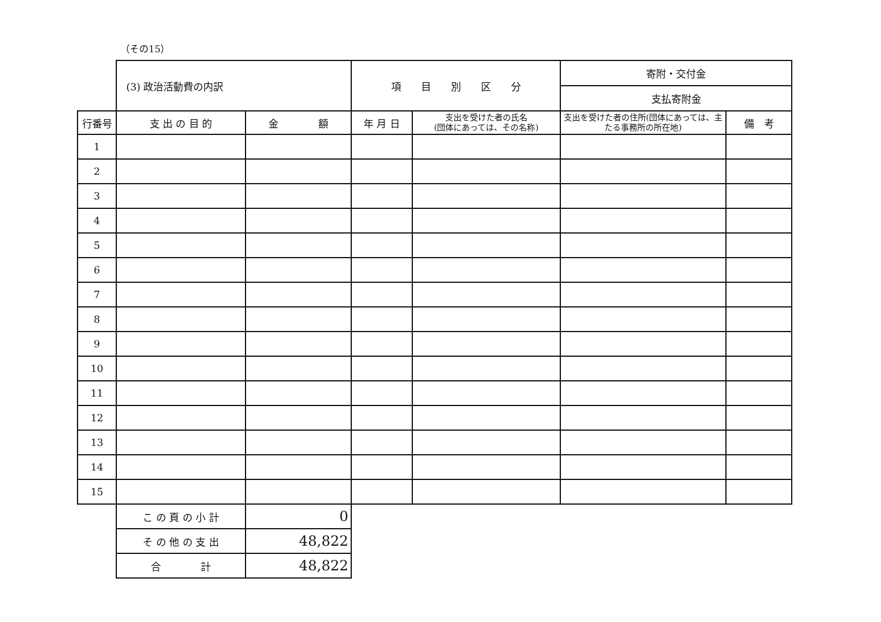（その15）
| | (3) 政治活動費の内訳 | | 項 目 別 区 分 | | 寄附・交付金 | |
| | | | | | 支払寄附金 | |
| 行番号 | 支 出 の 目 的 | 金 額 | 年 月 日 | 支出を受けた者の氏名 (団体にあっては、その名称) | 支出を受けた者の住所(団体にあっては、主たる事務所の所在地) | 備 考 |
| 1 | | | | | | |
| 2 | | | | | | |
| 3 | | | | | | |
| 4 | | | | | | |
| 5 | | | | | | |
| 6 | | | | | | |
| 7 | | | | | | |
| 8 | | | | | | |
| 9 | | | | | | |
| 10 | | | | | | |
| 11 | | | | | | |
| 12 | | | | | | |
| 13 | | | | | | |
| 14 | | | | | | |
| 15 | | | | | | |
| | こ の 頁 の 小 計 | 0 | | | | |
| | そ の 他 の 支 出 | 48,822 | | | | |
| | 合 計 | 48,822 | | | | |